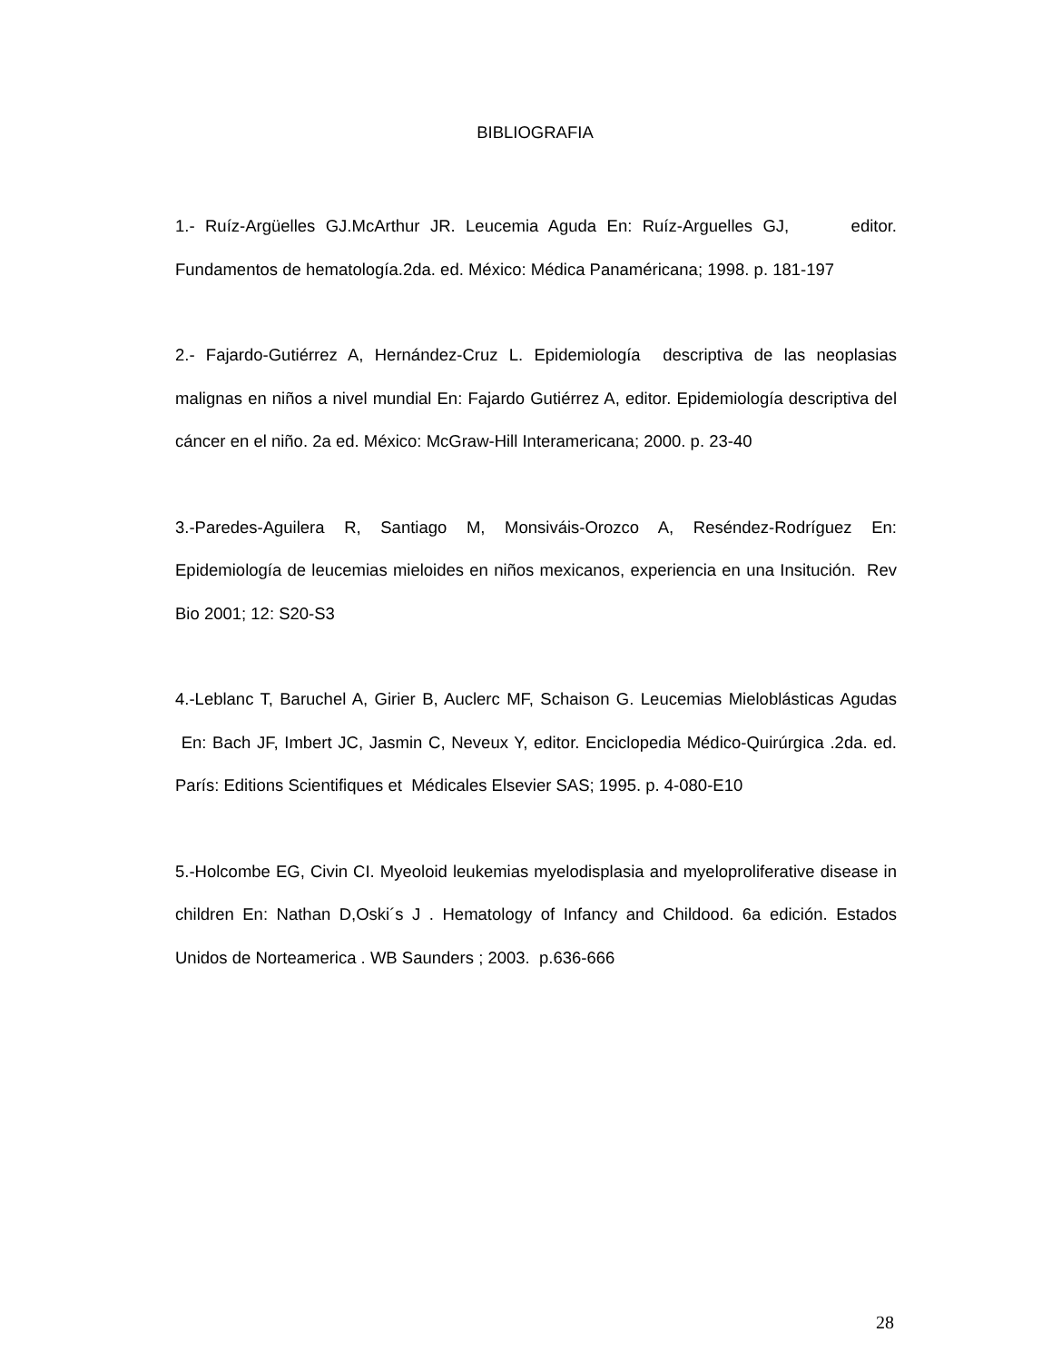BIBLIOGRAFIA
1.- Ruíz-Argüelles GJ.McArthur JR. Leucemia Aguda En: Ruíz-Arguelles GJ, editor. Fundamentos de hematología.2da. ed. México: Médica Panaméricana; 1998. p. 181-197
2.- Fajardo-Gutiérrez A, Hernández-Cruz L. Epidemiología descriptiva de las neoplasias malignas en niños a nivel mundial En: Fajardo Gutiérrez A, editor. Epidemiología descriptiva del cáncer en el niño. 2a ed. México: McGraw-Hill Interamericana; 2000. p. 23-40
3.-Paredes-Aguilera R, Santiago M, Monsiváis-Orozco A, Reséndez-Rodríguez En: Epidemiología de leucemias mieloides en niños mexicanos, experiencia en una Insitución. Rev Bio 2001; 12: S20-S3
4.-Leblanc T, Baruchel A, Girier B, Auclerc MF, Schaison G. Leucemias Mieloblásticas Agudas En: Bach JF, Imbert JC, Jasmin C, Neveux Y, editor. Enciclopedia Médico-Quirúrgica .2da. ed. París: Editions Scientifiques et Médicales Elsevier SAS; 1995. p. 4-080-E10
5.-Holcombe EG, Civin CI. Myeoloid leukemias myelodisplasia and myeloproliferative disease in children En: Nathan D,Oski´s J . Hematology of Infancy and Childood. 6a edición. Estados Unidos de Norteamerica . WB Saunders ; 2003. p.636-666
28